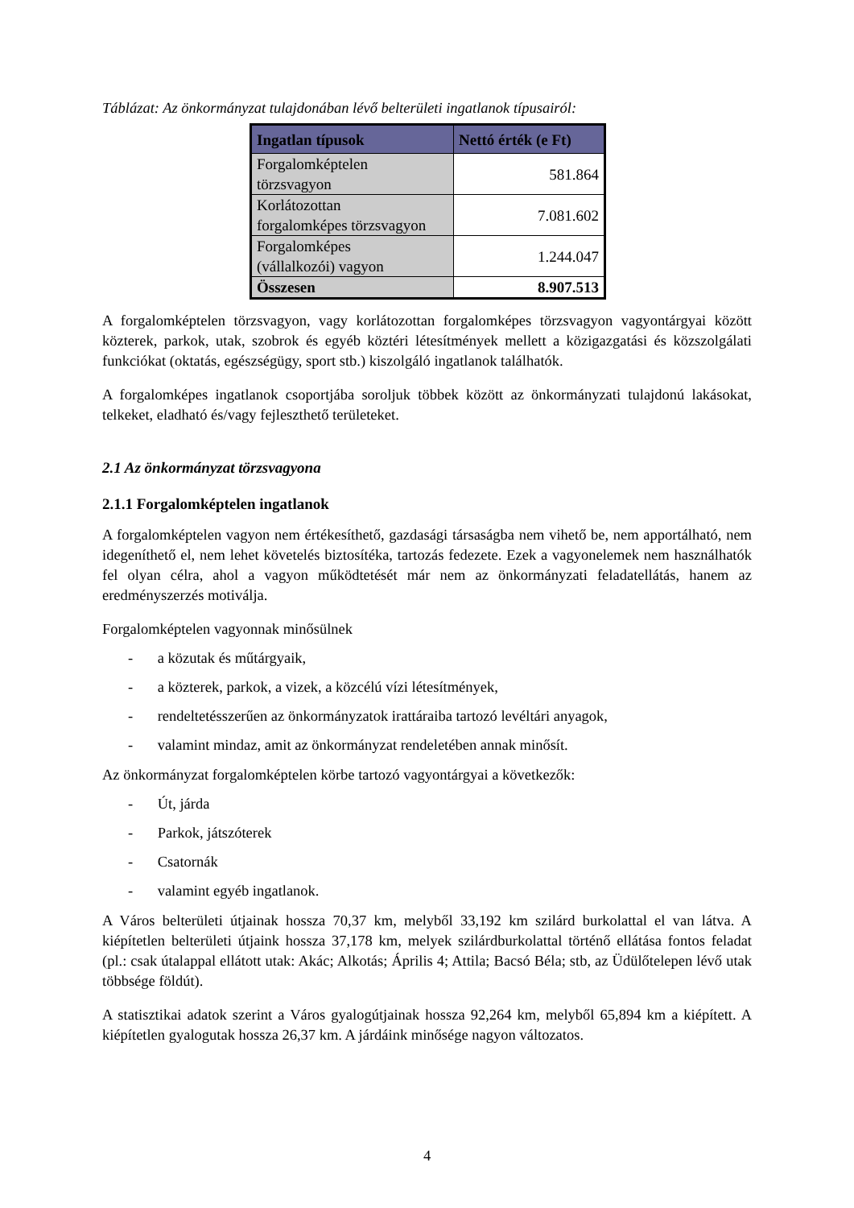Táblázat: Az önkormányzat tulajdonában lévő belterületi ingatlanok típusairól:
| Ingatlan típusok | Nettó érték (e Ft) |
| --- | --- |
| Forgalomképtelen törzsvagyon | 581.864 |
| Korlátozottan forgalomképes törzsvagyon | 7.081.602 |
| Forgalomképes (vállalkozói) vagyon | 1.244.047 |
| Összesen | 8.907.513 |
A forgalomképtelen törzsvagyon, vagy korlátozottan forgalomképes törzsvagyon vagyontárgyai között közterek, parkok, utak, szobrok és egyéb köztéri létesítmények mellett a közigazgatási és közszolgálati funkciókat (oktatás, egészségügy, sport stb.) kiszolgáló ingatlanok találhatók.
A forgalomképes ingatlanok csoportjába soroljuk többek között az önkormányzati tulajdonú lakásokat, telkeket, eladható és/vagy fejleszthető területeket.
2.1 Az önkormányzat törzsvagyona
2.1.1 Forgalomképtelen ingatlanok
A forgalomképtelen vagyon nem értékesíthető, gazdasági társaságba nem vihető be, nem apportálható, nem idegeníthető el, nem lehet követelés biztosítéka, tartozás fedezete. Ezek a vagyonelemek nem használhatók fel olyan célra, ahol a vagyon működtetését már nem az önkormányzati feladatellátás, hanem az eredményszerzés motiválja.
Forgalomképtelen vagyonnak minősülnek
- a közutak és műtárgyaik,
- a közterek, parkok, a vizek, a közcélú vízi létesítmények,
- rendeltetésszerűen az önkormányzatok irattáraiba tartozó levéltári anyagok,
- valamint mindaz, amit az önkormányzat rendeletében annak minősít.
Az önkormányzat forgalomképtelen körbe tartozó vagyontárgyai a következők:
- Út, járda
- Parkok, játszóterek
- Csatornák
- valamint egyéb ingatlanok.
A Város belterületi útjainak hossza 70,37 km, melyből 33,192 km szilárd burkolattal el van látva. A kiépítetlen belterületi útjaink hossza 37,178 km, melyek szilárdburkolattal történő ellátása fontos feladat (pl.: csak útalappal ellátott utak: Akác; Alkotás; Április 4; Attila; Bacsó Béla; stb, az Üdülőtelepen lévő utak többsége földút).
A statisztikai adatok szerint a Város gyalogútjainak hossza 92,264 km, melyből 65,894 km a kiépített. A kiépítetlen gyalogutak hossza 26,37 km. A járdáink minősége nagyon változatos.
4